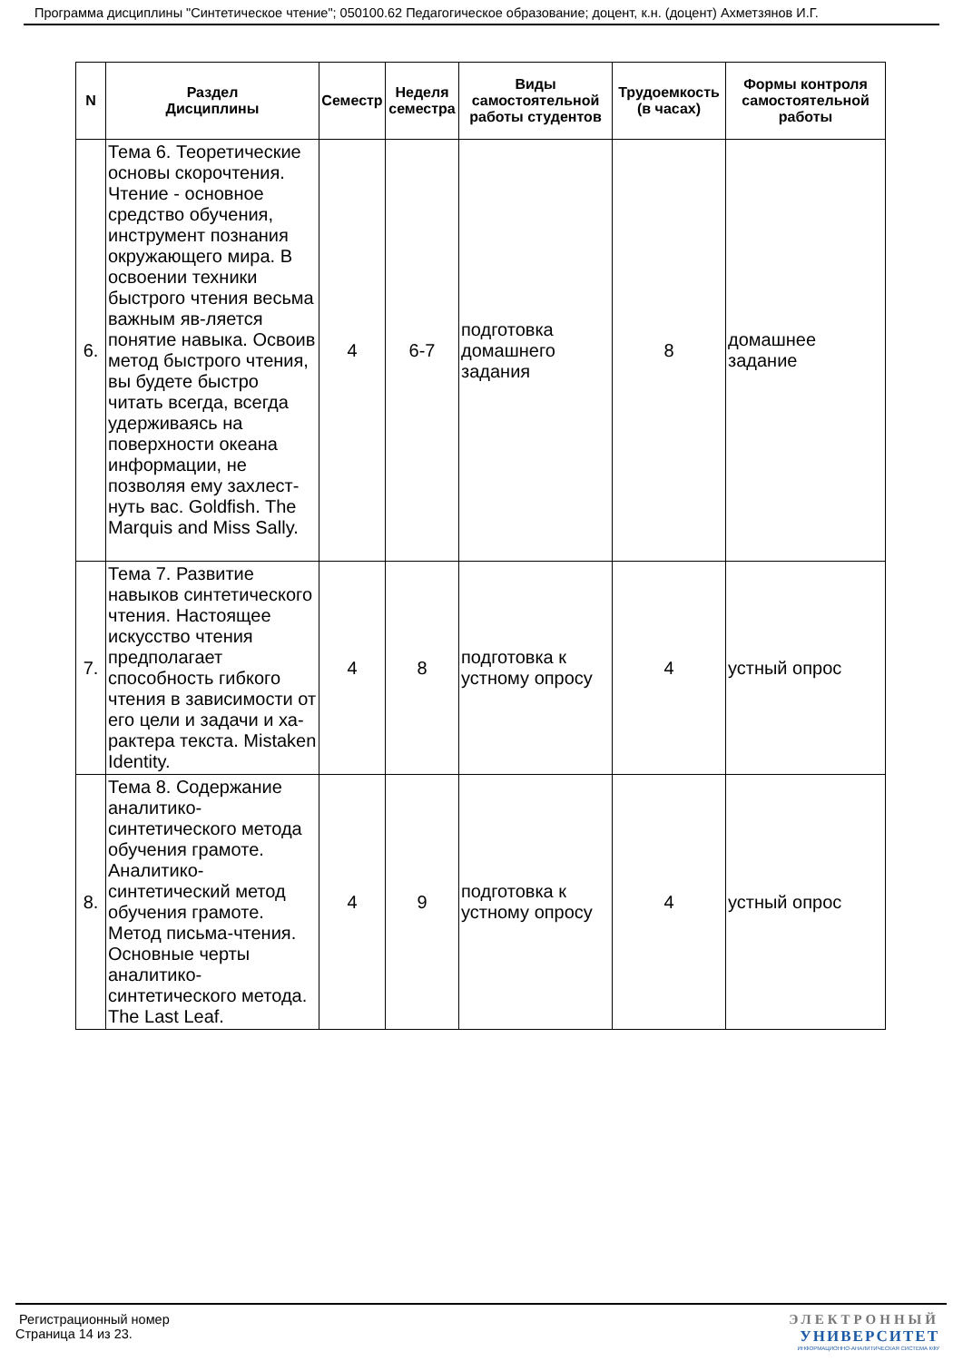Программа дисциплины "Синтетическое чтение"; 050100.62 Педагогическое образование; доцент, к.н. (доцент) Ахметзянов И.Г.
| N | Раздел Дисциплины | Семестр | Неделя семестра | Виды самостоятельной работы студентов | Трудоемкость (в часах) | Формы контроля самостоятельной работы |
| --- | --- | --- | --- | --- | --- | --- |
| 6. | Тема 6. Теоретические основы скорочтения. Чтение - основное средство обучения, инструмент познания окружающего мира. В освоении техники быстрого чтения весьма важным яв-ляется понятие навыка. Освоив метод быстрого чтения, вы будете быстро читать всегда, всегда удерживаясь на поверхности океана информации, не позволяя ему захлест-нуть вас. Goldfish. The Marquis and Miss Sally. | 4 | 6-7 | подготовка домашнего задания | 8 | домашнее задание |
| 7. | Тема 7. Развитие навыков синтетического чтения. Настоящее искусство чтения предполагает способность гибкого чтения в зависимости от его цели и задачи и ха-рактера текста. Mistaken Identity. | 4 | 8 | подготовка к устному опросу | 4 | устный опрос |
| 8. | Тема 8. Содержание аналитико-синтетического метода обучения грамоте. Аналитико-синтетический метод обучения грамоте. Метод письма-чтения. Основные черты аналитико-синтетического метода. The Last Leaf. | 4 | 9 | подготовка к устному опросу | 4 | устный опрос |
Регистрационный номер
Страница 14 из 23.
ЭЛЕКТРОННЫЙ
УНИВЕРСИТЕТ
ИНФОРМАЦИОННО-АНАЛИТИЧЕСКАЯ СИСТЕМА КФУ